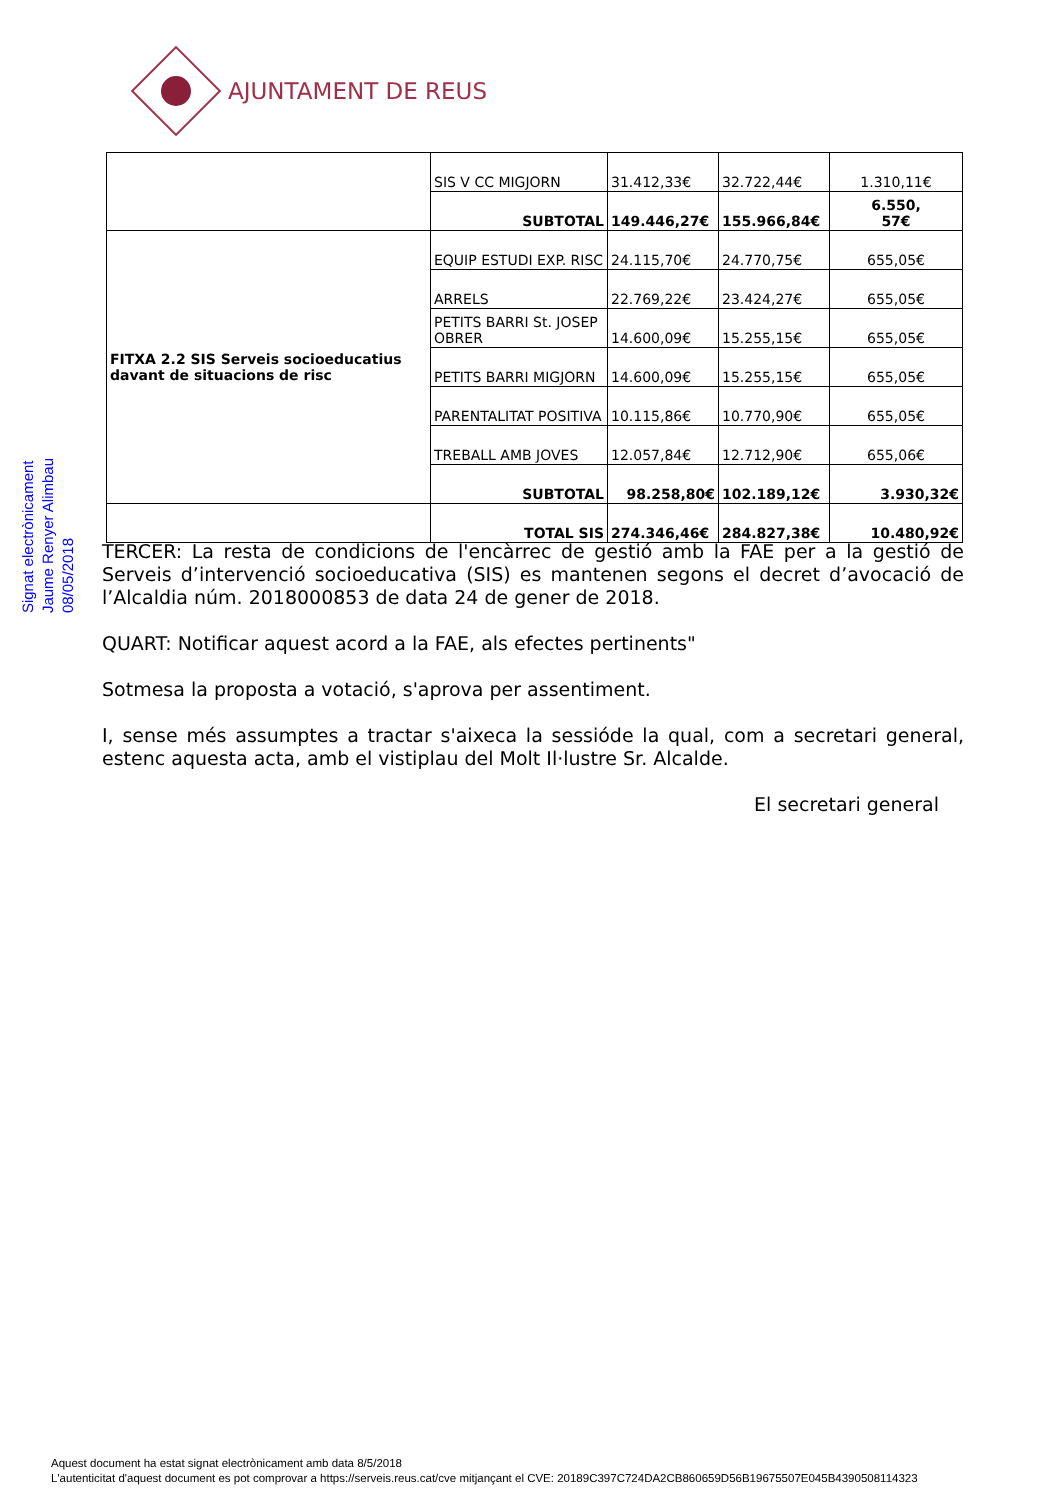AJUNTAMENT DE REUS
| | SIS V CC MIGJORN | 31.412,33€ | 32.722,44€ | 1.310,11€ |
| | SUBTOTAL | 149.446,27€ | 155.966,84€ | 6.550, 57€ |
| FITXA 2.2 SIS Serveis socioeducatius davant de situacions de risc | EQUIP ESTUDI EXP. RISC | 24.115,70€ | 24.770,75€ | 655,05€ |
| | ARRELS | 22.769,22€ | 23.424,27€ | 655,05€ |
| | PETITS BARRI St. JOSEP OBRER | 14.600,09€ | 15.255,15€ | 655,05€ |
| | PETITS BARRI MIGJORN | 14.600,09€ | 15.255,15€ | 655,05€ |
| | PARENTALITAT POSITIVA | 10.115,86€ | 10.770,90€ | 655,05€ |
| | TREBALL AMB JOVES | 12.057,84€ | 12.712,90€ | 655,06€ |
| | SUBTOTAL | 98.258,80€ | 102.189,12€ | 3.930,32€ |
| | TOTAL SIS | 274.346,46€ | 284.827,38€ | 10.480,92€ |
Signat electrònicament
Jaume Renyer Alimbau
08/05/2018
TERCER: La resta de condicions de l'encàrrec de gestió amb la FAE per a la gestió de Serveis d’intervenció socioeducativa (SIS) es mantenen segons el decret d’avocació de l’Alcaldia núm. 2018000853 de data 24 de gener de 2018.
QUART: Notificar aquest acord a la FAE, als efectes pertinents"
Sotmesa la proposta a votació, s'aprova per assentiment.
I, sense més assumptes a tractar s'aixeca la sessióde la qual, com a secretari general, estenc aquesta acta, amb el vistiplau del Molt Il·lustre Sr. Alcalde.
El secretari general
Aquest document ha estat signat electrònicament amb data 8/5/2018
L'autenticitat d'aquest document es pot comprovar a https://serveis.reus.cat/cve mitjançant el CVE: 20189C397C724DA2CB860659D56B19675507E045B4390508114323